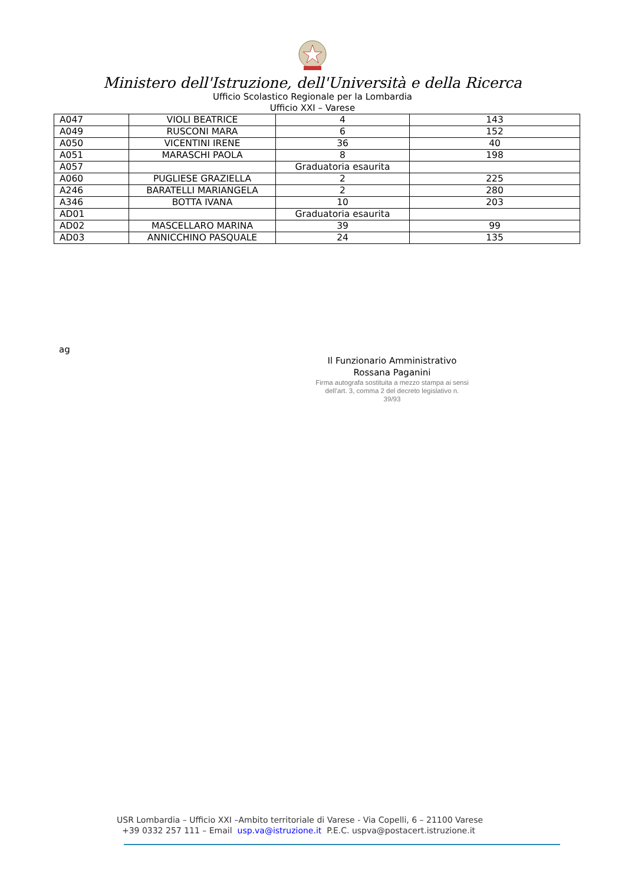Ministero dell'Istruzione, dell'Università e della Ricerca
Ufficio Scolastico Regionale per la Lombardia
Ufficio XXI – Varese
| A047 | VIOLI BEATRICE | 4 | 143 |
| A049 | RUSCONI MARA | 6 | 152 |
| A050 | VICENTINI IRENE | 36 | 40 |
| A051 | MARASCHI PAOLA | 8 | 198 |
| A057 | | Graduatoria esaurita | |
| A060 | PUGLIESE GRAZIELLA | 2 | 225 |
| A246 | BARATELLI MARIANGELA | 2 | 280 |
| A346 | BOTTA IVANA | 10 | 203 |
| AD01 | | Graduatoria esaurita | |
| AD02 | MASCELLARO MARINA | 39 | 99 |
| AD03 | ANNICCHINO PASQUALE | 24 | 135 |
ag
Il Funzionario Amministrativo
Rossana Paganini
Firma autografa sostituita a mezzo stampa ai sensi
dell’art. 3, comma 2 del decreto legislativo n.
39/93
USR Lombardia – Ufficio XXI –Ambito territoriale di Varese - Via Copelli, 6 – 21100 Varese
+39 0332 257 111 – Email usp.va@istruzione.it P.E.C. uspva@postacert.istruzione.it